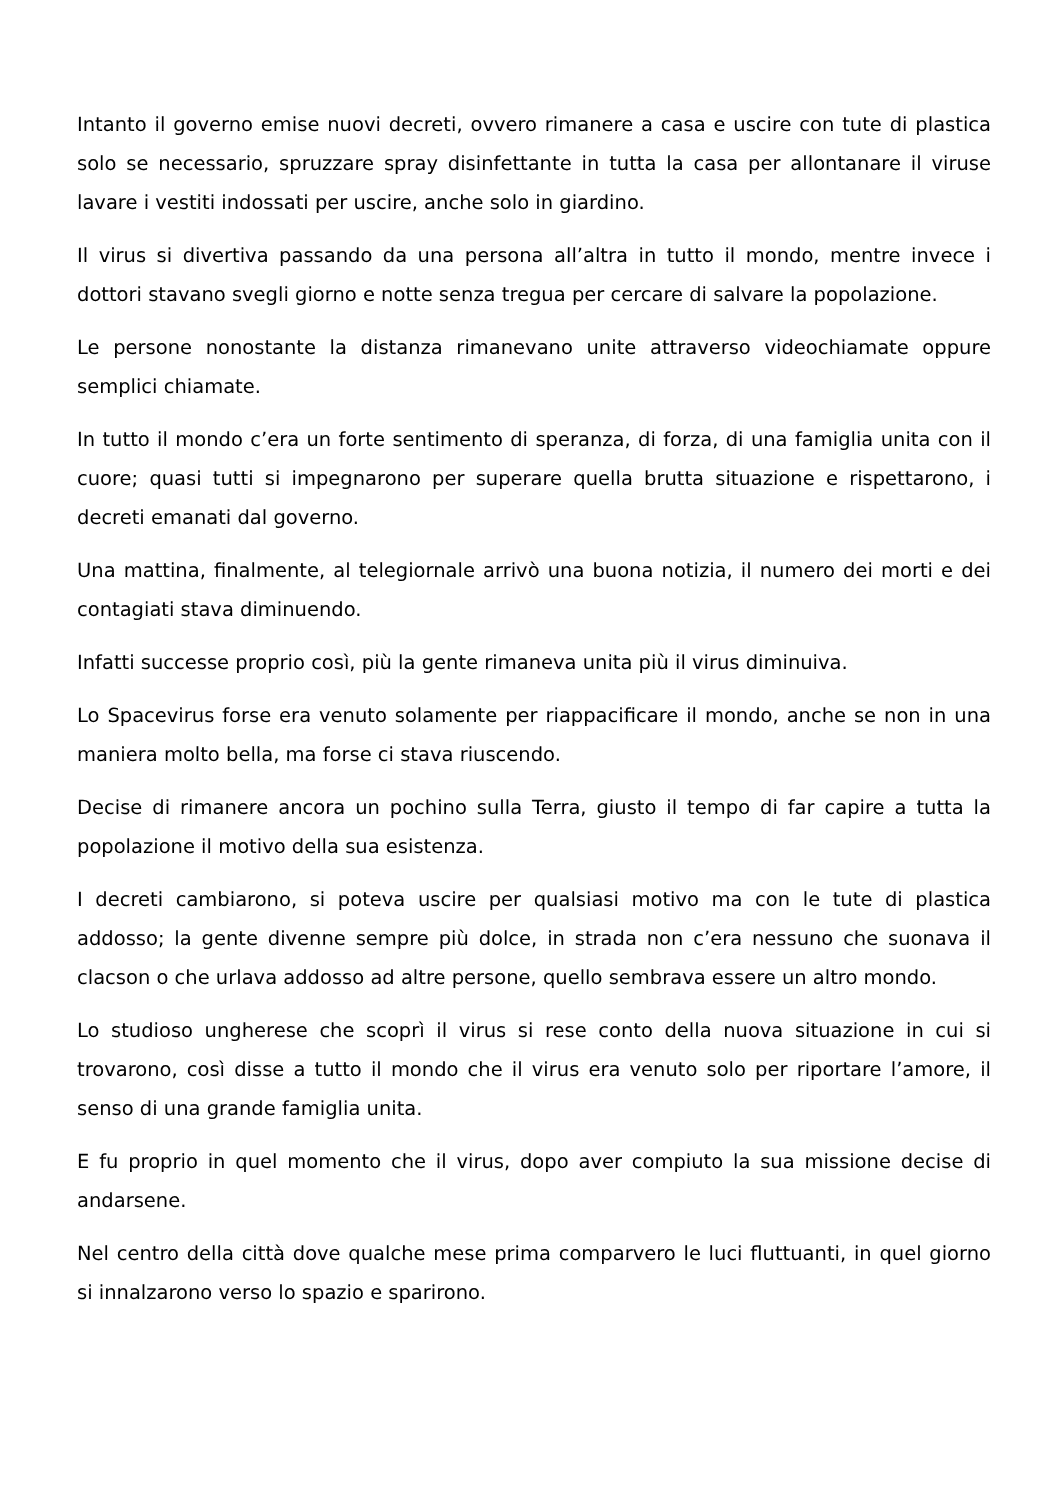Intanto il governo emise nuovi decreti, ovvero rimanere a casa e uscire con tute di plastica solo se necessario, spruzzare spray disinfettante in tutta la casa per allontanare il viruse lavare i vestiti indossati per uscire, anche solo in giardino.
Il virus si divertiva passando da una persona all’altra in tutto il mondo, mentre invece i dottori stavano svegli giorno e notte senza tregua per cercare di salvare la popolazione.
Le persone nonostante la distanza rimanevano unite attraverso videochiamate oppure semplici chiamate.
In tutto il mondo c’era un forte sentimento di speranza, di forza, di una famiglia unita con il cuore; quasi tutti si impegnarono per superare quella brutta situazione e rispettarono, i decreti emanati dal governo.
Una mattina, finalmente, al telegiornale arrivò una buona notizia, il numero dei morti e dei contagiati stava diminuendo.
Infatti successe proprio così, più la gente rimaneva unita più il virus diminuiva.
Lo Spacevirus forse era venuto solamente per riappacificare il mondo, anche se non in una maniera molto bella, ma forse ci stava riuscendo.
Decise di rimanere ancora un pochino sulla Terra, giusto il tempo di far capire a tutta la popolazione il motivo della sua esistenza.
I decreti cambiarono, si poteva uscire per qualsiasi motivo ma con le tute di plastica addosso; la gente divenne sempre più dolce, in strada non c’era nessuno che suonava il clacson o che urlava addosso ad altre persone, quello sembrava essere un altro mondo.
Lo studioso ungherese che scoprì il virus si rese conto della nuova situazione in cui si trovarono, così disse a tutto il mondo che il virus era venuto solo per riportare l’amore, il senso di una grande famiglia unita.
E fu proprio in quel momento che il virus, dopo aver compiuto la sua missione decise di andarsene.
Nel centro della città dove qualche mese prima comparvero le luci fluttuanti, in quel giorno si innalzarono verso lo spazio e sparirono.